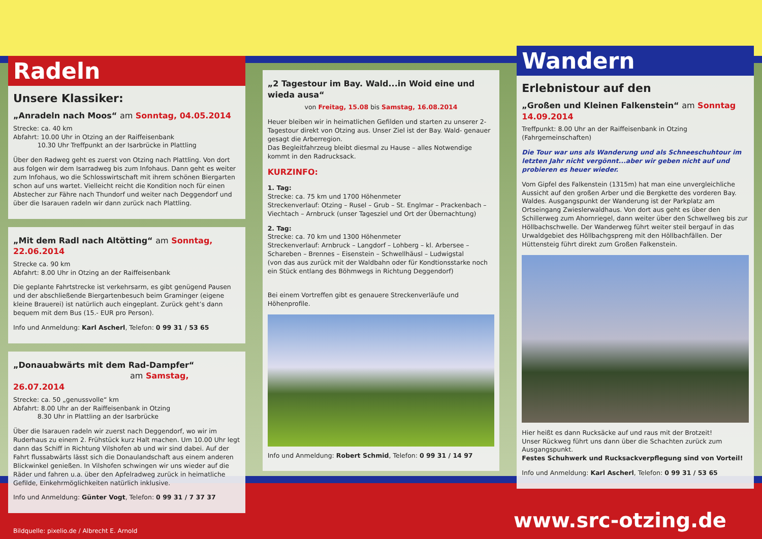Radeln
Unsere Klassiker:
„Anradeln nach Moos“ am Sonntag, 04.05.2014
Strecke: ca. 40 km
Abfahrt: 10.00 Uhr in Otzing an der Raiffeisenbank
10.30 Uhr Treffpunkt an der Isarbrücke in Plattling
Über den Radweg geht es zuerst von Otzing nach Plattling. Von dort aus folgen wir dem Isarradweg bis zum Infohaus. Dann geht es weiter zum Infohaus, wo die Schlosswirtschaft mit ihrem schönen Biergarten schon auf uns wartet. Vielleicht reicht die Kondition noch für einen Abstecher zur Fähre nach Thundorf und weiter nach Deggendorf und über die Isarauen radeln wir dann zurück nach Plattling.
„Mit dem Radl nach Altötting“ am Sonntag, 22.06.2014
Strecke ca. 90 km
Abfahrt: 8.00 Uhr in Otzing an der Raiffeisenbank
Die geplante Fahrtstrecke ist verkehrsarm, es gibt genügend Pausen und der abschließende Biergartenbesuch beim Graminger (eigene kleine Brauerei) ist natürlich auch eingeplant. Zurück geht’s dann bequem mit dem Bus (15.- EUR pro Person).
Info und Anmeldung: Karl Ascherl, Telefon: 0 99 31 / 53 65
„Donauabwärts mit dem Rad-Dampfer“
am Samstag, 26.07.2014
Strecke: ca. 50 „genussvolle“ km
Abfahrt: 8.00 Uhr an der Raiffeisenbank in Otzing
8.30 Uhr in Plattling an der Isarbrücke
Über die Isarauen radeln wir zuerst nach Deggendorf, wo wir im Ruderhaus zu einem 2. Frühstück kurz Halt machen. Um 10.00 Uhr legt dann das Schiff in Richtung Vilshofen ab und wir sind dabei. Auf der Fahrt flussabwärts lässt sich die Donaulandschaft aus einem anderen Blickwinkel genießen. In Vilshofen schwingen wir uns wieder auf die Räder und fahren u.a. über den Apfelradweg zurück in heimatliche Gefilde, Einkehrmöglichkeiten natürlich inklusive.
Info und Anmeldung: Günter Vogt, Telefon: 0 99 31 / 7 37 37
„2 Tagestour im Bay. Wald...in Woid eine und wieda ausa“
von Freitag, 15.08 bis Samstag, 16.08.2014
Heuer bleiben wir in heimatlichen Gefilden und starten zu unserer 2- Tagestour direkt von Otzing aus. Unser Ziel ist der Bay. Wald- genauer gesagt die Arberregion.
Das Begleitfahrzeug bleibt diesmal zu Hause – alles Notwendige kommt in den Radrucksack.
KURZINFO:
1. Tag:
Strecke: ca. 75 km und 1700 Höhenmeter
Streckenverlauf: Otzing – Rusel – Grub – St. Englmar – Prackenbach – Viechtach – Arnbruck (unser Tagesziel und Ort der Übernachtung)
2. Tag:
Strecke: ca. 70 km und 1300 Höhenmeter
Streckenverlauf: Arnbruck – Langdorf – Lohberg – kl. Arbersee – Schareben – Brennes – Eisenstein – Schwellhäusl – Ludwigstal
(von das aus zurück mit der Waldbahn oder für Kondtionsstarke noch ein Stück entlang des Böhmwegs in Richtung Deggendorf)
Bei einem Vortreffen gibt es genauere Streckenverläufe und Höhenprofile.
Info und Anmeldung: Robert Schmid, Telefon: 0 99 31 / 14 97
Wandern
Erlebnistour auf den
„Großen und Kleinen Falkenstein“ am Sonntag 14.09.2014
Treffpunkt: 8.00 Uhr an der Raiffeisenbank in Otzing (Fahrgemeinschaften)
Die Tour war uns als Wanderung und als Schneeschuhtour im letzten Jahr nicht vergönnt...aber wir geben nicht auf und probieren es heuer wieder.
Vom Gipfel des Falkenstein (1315m) hat man eine unvergleichliche Aussicht auf den großen Arber und die Bergkette des vorderen Bay. Waldes. Ausgangspunkt der Wanderung ist der Parkplatz am Ortseingang Zwieslerwaldhaus. Von dort aus geht es über den Schillerweg zum Ahornriegel, dann weiter über den Schwellweg bis zur Höllbachschwelle. Der Wanderweg führt weiter steil bergauf in das Urwaldgebiet des Höllbachgspreng mit den Höllbachfällen. Der Hüttensteig führt direkt zum Großen Falkenstein.
Hier heißt es dann Rucksäcke auf und raus mit der Brotzeit!
Unser Rückweg führt uns dann über die Schachten zurück zum Ausgangspunkt.
Festes Schuhwerk und Rucksackverpflegung sind von Vorteil!
Info und Anmeldung: Karl Ascherl, Telefon: 0 99 31 / 53 65
Bildquelle: pixelio.de / Albrecht E. Arnold
www.src-otzing.de